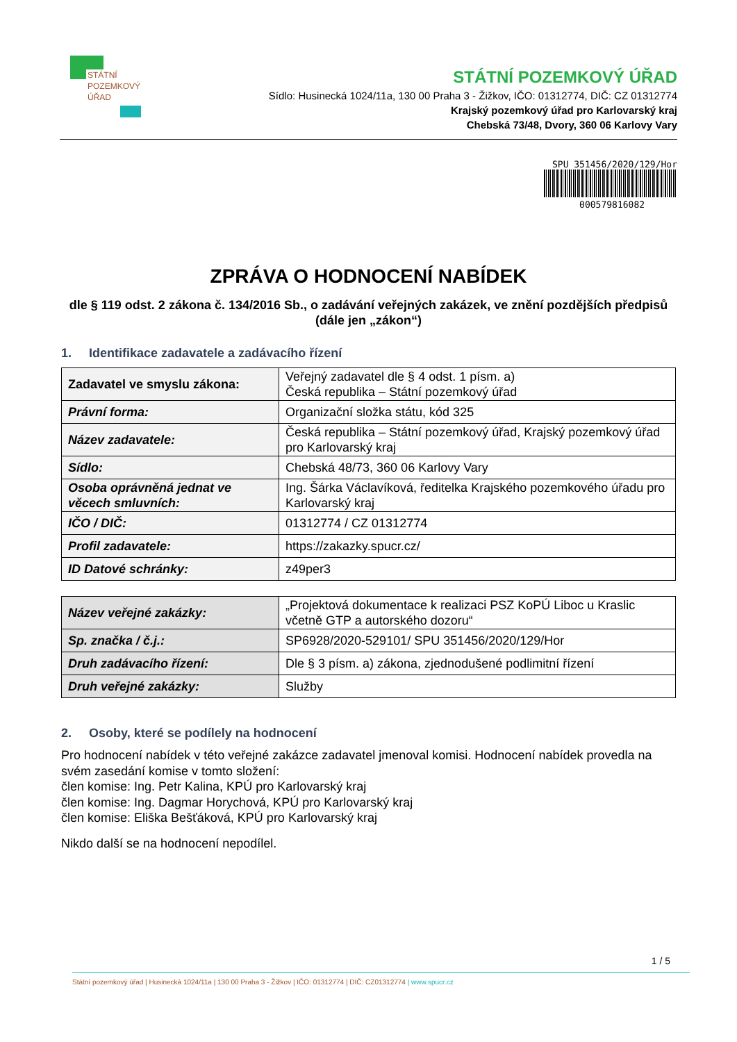STÁTNÍ
POZEMKOVÝ
ÚŘAD
STÁTNÍ POZEMKOVÝ ÚŘAD
Sídlo: Husinecká 1024/11a, 130 00 Praha 3 - Žižkov, IČO: 01312774, DIČ: CZ 01312774
Krajský pozemkový úřad pro Karlovarský kraj
Chebská 73/48, Dvory, 360 06 Karlovy Vary
SPU 351456/2020/129/Hor
000579816082
ZPRÁVA O HODNOCENÍ NABÍDEK
dle § 119 odst. 2 zákona č. 134/2016 Sb., o zadávání veřejných zakázek, ve znění pozdějších předpisů (dále jen „zákon“)
1. Identifikace zadavatele a zadávacího řízení
| Zadavatel ve smyslu zákona: | Veřejný zadavatel dle § 4 odst. 1 písm. a) Česká republika – Státní pozemkový úřad |
| Právní forma: | Organizační složka státu, kód 325 |
| Název zadavatele: | Česká republika – Státní pozemkový úřad, Krajský pozemkový úřad pro Karlovarský kraj |
| Sídlo: | Chebská 48/73, 360 06 Karlovy Vary |
| Osoba oprávněná jednat ve věcech smluvních: | Ing. Šárka Václavíková, ředitelka Krajského pozemkového úřadu pro Karlovarský kraj |
| IČO / DIČ: | 01312774 / CZ 01312774 |
| Profil zadavatele: | https://zakazky.spucr.cz/ |
| ID Datové schránky: | z49per3 |
| Název veřejné zakázky: | „Projektová dokumentace k realizaci PSZ KoPÚ Liboc u Kraslic včetně GTP a autorského dozoru“ |
| Sp. značka / č.j.: | SP6928/2020-529101/ SPU 351456/2020/129/Hor |
| Druh zadávacího řízení: | Dle § 3 písm. a) zákona, zjednodušené podlimitní řízení |
| Druh veřejné zakázky: | Služby |
2. Osoby, které se podílely na hodnocení
Pro hodnocení nabídek v této veřejné zakázce zadavatel jmenoval komisi. Hodnocení nabídek provedla na svém zasedání komise v tomto složení:
člen komise: Ing. Petr Kalina, KPÚ pro Karlovarský kraj
člen komise: Ing. Dagmar Horychová, KPÚ pro Karlovarský kraj
člen komise: Eliška Bešťáková, KPÚ pro Karlovarský kraj
Nikdo další se na hodnocení nepodílel.
1 / 5
Státní pozemkový úřad | Husinecká 1024/11a | 130 00 Praha 3 - Žižkov | IČO: 01312774 | DIČ: CZ01312774 | www.spucr.cz